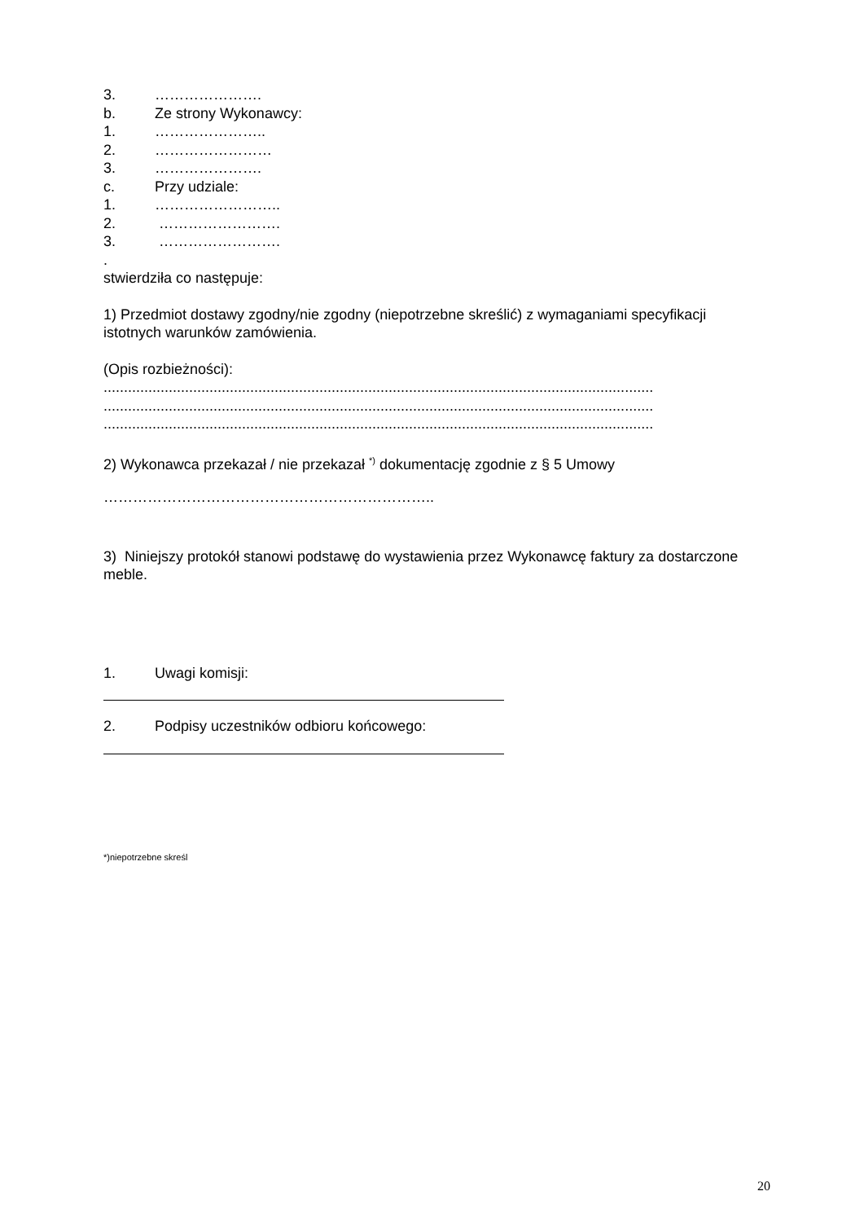3. ………………….
b. Ze strony Wykonawcy:
1. …………………..
2. ……………………
3. ………………….
c. Przy udziale:
1. ……………………..
2. …………………….
3. …………………….
.
stwierdziła co następuje:
1) Przedmiot dostawy zgodny/nie zgodny (niepotrzebne skreślić) z wymaganiami specyfikacji istotnych warunków zamówienia.
(Opis rozbieżności):
.......................................................................................................................................
.......................................................................................................................................
.......................................................................................................................................
2) Wykonawca przekazał / nie przekazał <sup>*)</sup> dokumentację zgodnie z § 5 Umowy
…………………………………………………………..
3) Niniejszy protokół stanowi podstawę do wystawienia przez Wykonawcę faktury za dostarczone meble.
1. Uwagi komisji:
2. Podpisy uczestników odbioru końcowego:
*)niepotrzebne skreśl
20